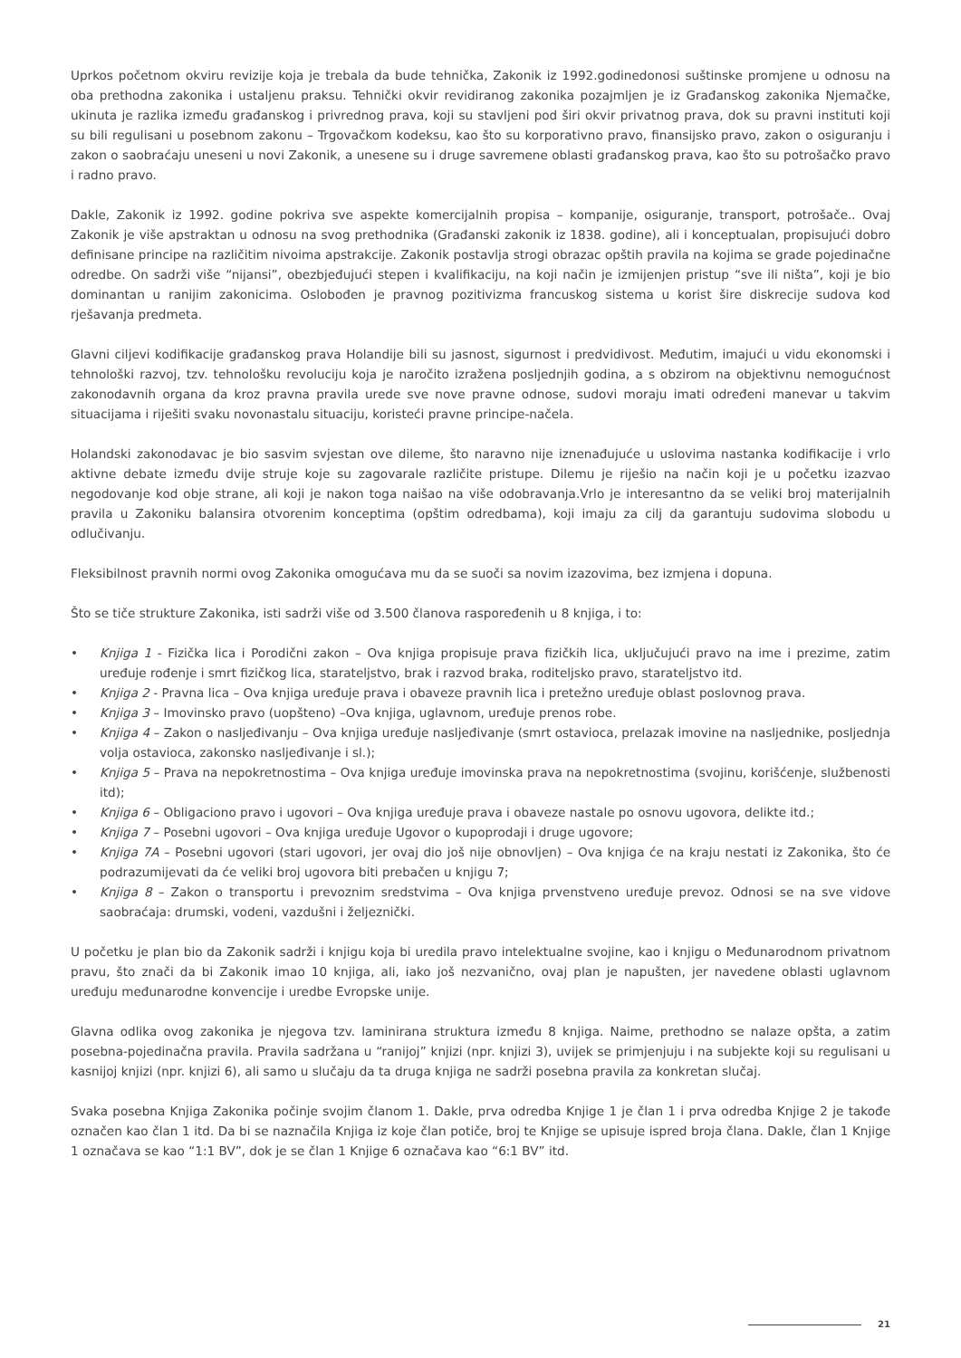Uprkos početnom okviru revizije koja je trebala da bude tehnička, Zakonik iz 1992.godinedonosi suštinske promjene u odnosu na oba prethodna zakonika i ustaljenu praksu. Tehnički okvir revidiranog zakonika pozajmljen je iz Građanskog zakonika Njemačke, ukinuta je razlika između građanskog i privrednog prava, koji su stavljeni pod širi okvir privatnog prava, dok su pravni instituti koji su bili regulisani u posebnom zakonu – Trgovačkom kodeksu, kao što su korporativno pravo, finansijsko pravo, zakon o osiguranju i zakon o saobraćaju uneseni u novi Zakonik, a unesene su i druge savremene oblasti građanskog prava, kao što su potrošačko pravo i radno pravo.
Dakle, Zakonik iz 1992. godine pokriva sve aspekte komercijalnih propisa – kompanije, osiguranje, transport, potrošače.. Ovaj Zakonik je više apstraktan u odnosu na svog prethodnika (Građanski zakonik iz 1838. godine), ali i konceptualan, propisujući dobro definisane principe na različitim nivoima apstrakcije. Zakonik postavlja strogi obrazac opštih pravila na kojima se grade pojedinačne odredbe. On sadrži više “nijansi”, obezbjeđujući stepen i kvalifikaciju, na koji način je izmijenjen pristup “sve ili ništa”, koji je bio dominantan u ranijim zakonicima. Oslobođen je pravnog pozitivizma francuskog sistema u korist šire diskrecije sudova kod rješavanja predmeta.
Glavni ciljevi kodifikacije građanskog prava Holandije bili su jasnost, sigurnost i predvidivost. Međutim, imajući u vidu ekonomski i tehnološki razvoj, tzv. tehnološku revoluciju koja je naročito izražena posljednjih godina, a s obzirom na objektivnu nemogućnost zakonodavnih organa da kroz pravna pravila urede sve nove pravne odnose, sudovi moraju imati određeni manevar u takvim situacijama i riješiti svaku novonastalu situaciju, koristeći pravne principe-načela.
Holandski zakonodavac je bio sasvim svjestan ove dileme, što naravno nije iznenađujuće u uslovima nastanka kodifikacije i vrlo aktivne debate između dvije struje koje su zagovarale različite pristupe. Dilemu je riješio na način koji je u početku izazvao negodovanje kod obje strane, ali koji je nakon toga naišao na više odobravanja.Vrlo je interesantno da se veliki broj materijalnih pravila u Zakoniku balansira otvorenim konceptima (opštim odredbama), koji imaju za cilj da garantuju sudovima slobodu u odlučivanju.
Fleksibilnost pravnih normi ovog Zakonika omogućava mu da se suoči sa novim izazovima, bez izmjena i dopuna.
Što se tiče strukture Zakonika, isti sadrži više od 3.500 članova raspoređenih u 8 knjiga, i to:
• Knjiga 1 - Fizička lica i Porodični zakon – Ova knjiga propisuje prava fizičkih lica, uključujući pravo na ime i prezime, zatim uređuje rođenje i smrt fizičkog lica, starateljstvo, brak i razvod braka, roditeljsko pravo, starateljstvo itd.
• Knjiga 2 - Pravna lica – Ova knjiga uređuje prava i obaveze pravnih lica i pretežno uređuje oblast poslovnog prava.
• Knjiga 3 – Imovinsko pravo (uopšteno) –Ova knjiga, uglavnom, uređuje prenos robe.
• Knjiga 4 – Zakon o nasljeđivanju – Ova knjiga uređuje nasljeđivanje (smrt ostavioca, prelazak imovine na nasljednike, posljednja volja ostavioca, zakonsko nasljeđivanje i sl.);
• Knjiga 5 – Prava na nepokretnostima – Ova knjiga uređuje imovinska prava na nepokretnostima (svojinu, korišćenje, službenosti itd);
• Knjiga 6 – Obligaciono pravo i ugovori – Ova knjiga uređuje prava i obaveze nastale po osnovu ugovora, delikte itd.;
• Knjiga 7 – Posebni ugovori – Ova knjiga uređuje Ugovor o kupoprodaji i druge ugovore;
• Knjiga 7A – Posebni ugovori (stari ugovori, jer ovaj dio još nije obnovljen) – Ova knjiga će na kraju nestati iz Zakonika, što će podrazumijevati da će veliki broj ugovora biti prebačen u knjigu 7;
• Knjiga 8 – Zakon o transportu i prevoznim sredstvima – Ova knjiga prvenstveno uređuje prevoz. Odnosi se na sve vidove saobraćaja: drumski, vodeni, vazdušni i željeznički.
U početku je plan bio da Zakonik sadrži i knjigu koja bi uredila pravo intelektualne svojine, kao i knjigu o Međunarodnom privatnom pravu, što znači da bi Zakonik imao 10 knjiga, ali, iako još nezvanično, ovaj plan je napušten, jer navedene oblasti uglavnom uređuju međunarodne konvencije i uredbe Evropske unije.
Glavna odlika ovog zakonika je njegova tzv. laminirana struktura između 8 knjiga. Naime, prethodno se nalaze opšta, a zatim posebna-pojedinačna pravila. Pravila sadržana u “ranijoj” knjizi (npr. knjizi 3), uvijek se primjenjuju i na subjekte koji su regulisani u kasnijoj knjizi (npr. knjizi 6), ali samo u slučaju da ta druga knjiga ne sadrži posebna pravila za konkretan slučaj.
Svaka posebna Knjiga Zakonika počinje svojim članom 1. Dakle, prva odredba Knjige 1 je član 1 i prva odredba Knjige 2 je takođe označen kao član 1 itd. Da bi se naznačila Knjiga iz koje član potiče, broj te Knjige se upisuje ispred broja člana. Dakle, član 1 Knjige 1 označava se kao “1:1 BV”, dok je se član 1 Knjige 6 označava kao “6:1 BV” itd.
21